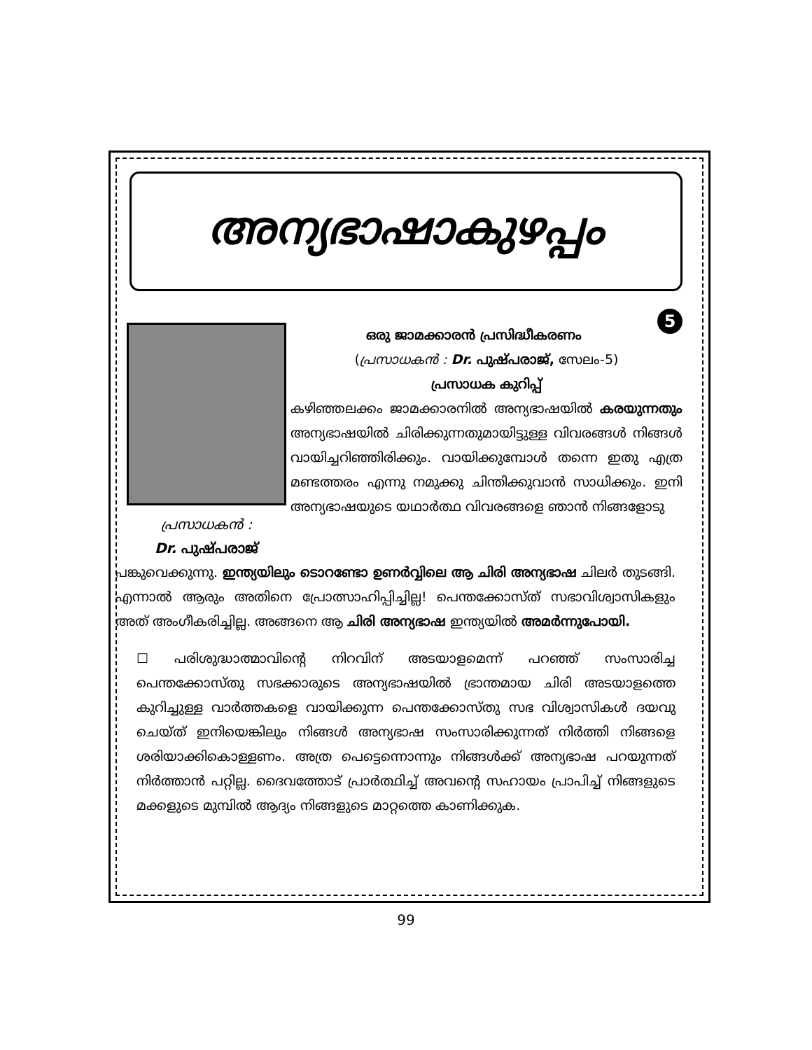അന്യഭാഷാകുഴപ്പം
പ്രസാധകൻ :
Dr. പുഷ്പരാജ്
5
ഒരു ജാമക്കാരൻ പ്രസിദ്ധീകരണം
(പ്രസാധകൻ : Dr. പുഷ്പരാജ്, സേലം-5)
പ്രസാധക കുറിപ്പ്
കഴിഞ്ഞലക്കം ജാമക്കാരനിൽ അന്യഭാഷയിൽ കരയുന്നതും അന്യഭാഷയിൽ ചിരിക്കുന്നതുമായിട്ടുള്ള വിവരങ്ങൾ നിങ്ങൾ വായിച്ചറിഞ്ഞിരിക്കും. വായിക്കുമ്പോൾ തന്നെ ഇതു എത്ര മണ്ടത്തരം എന്നു നമുക്കു ചിന്തിക്കുവാൻ സാധിക്കും. ഇനി അന്യഭാഷയുടെ യഥാർത്ഥ വിവരങ്ങളെ ഞാൻ നിങ്ങളോടു
പങ്കുവെക്കുന്നു. ഇന്ത്യയിലും ടൊറണ്ടോ ഉണർവ്വിലെ ആ ചിരി അന്യഭാഷ ചിലർ തുടങ്ങി. എന്നാൽ ആരും അതിനെ പ്രോത്സാഹിപ്പിച്ചില്ല! പെന്തക്കോസ്ത് സഭാവിശ്വാസികളും അത് അംഗീകരിച്ചില്ല. അങ്ങനെ ആ ചിരി അന്യഭാഷ ഇന്ത്യയിൽ അമർന്നുപോയി.
☐ പരിശുദ്ധാത്മാവിന്റെ നിറവിന് അടയാളമെന്ന് പറഞ്ഞ് സംസാരിച്ച പെന്തക്കോസ്തു സഭക്കാരുടെ അന്യഭാഷയിൽ ഭ്രാന്തമായ ചിരി അടയാളത്തെ കുറിച്ചുള്ള വാർത്തകളെ വായിക്കുന്ന പെന്തക്കോസ്തു സഭ വിശ്വാസികൾ ദയവു ചെയ്ത് ഇനിയെങ്കിലും നിങ്ങൾ അന്യഭാഷ സംസാരിക്കുന്നത് നിർത്തി നിങ്ങളെ ശരിയാക്കികൊള്ളണം. അത്ര പെട്ടെന്നൊന്നും നിങ്ങൾക്ക് അന്യഭാഷ പറയുന്നത് നിർത്താൻ പറ്റില്ല. ദൈവത്തോട് പ്രാർത്ഥിച്ച് അവന്റെ സഹായം പ്രാപിച്ച് നിങ്ങളുടെ മക്കളുടെ മുമ്പിൽ ആദ്യം നിങ്ങളുടെ മാറ്റത്തെ കാണിക്കുക.
99